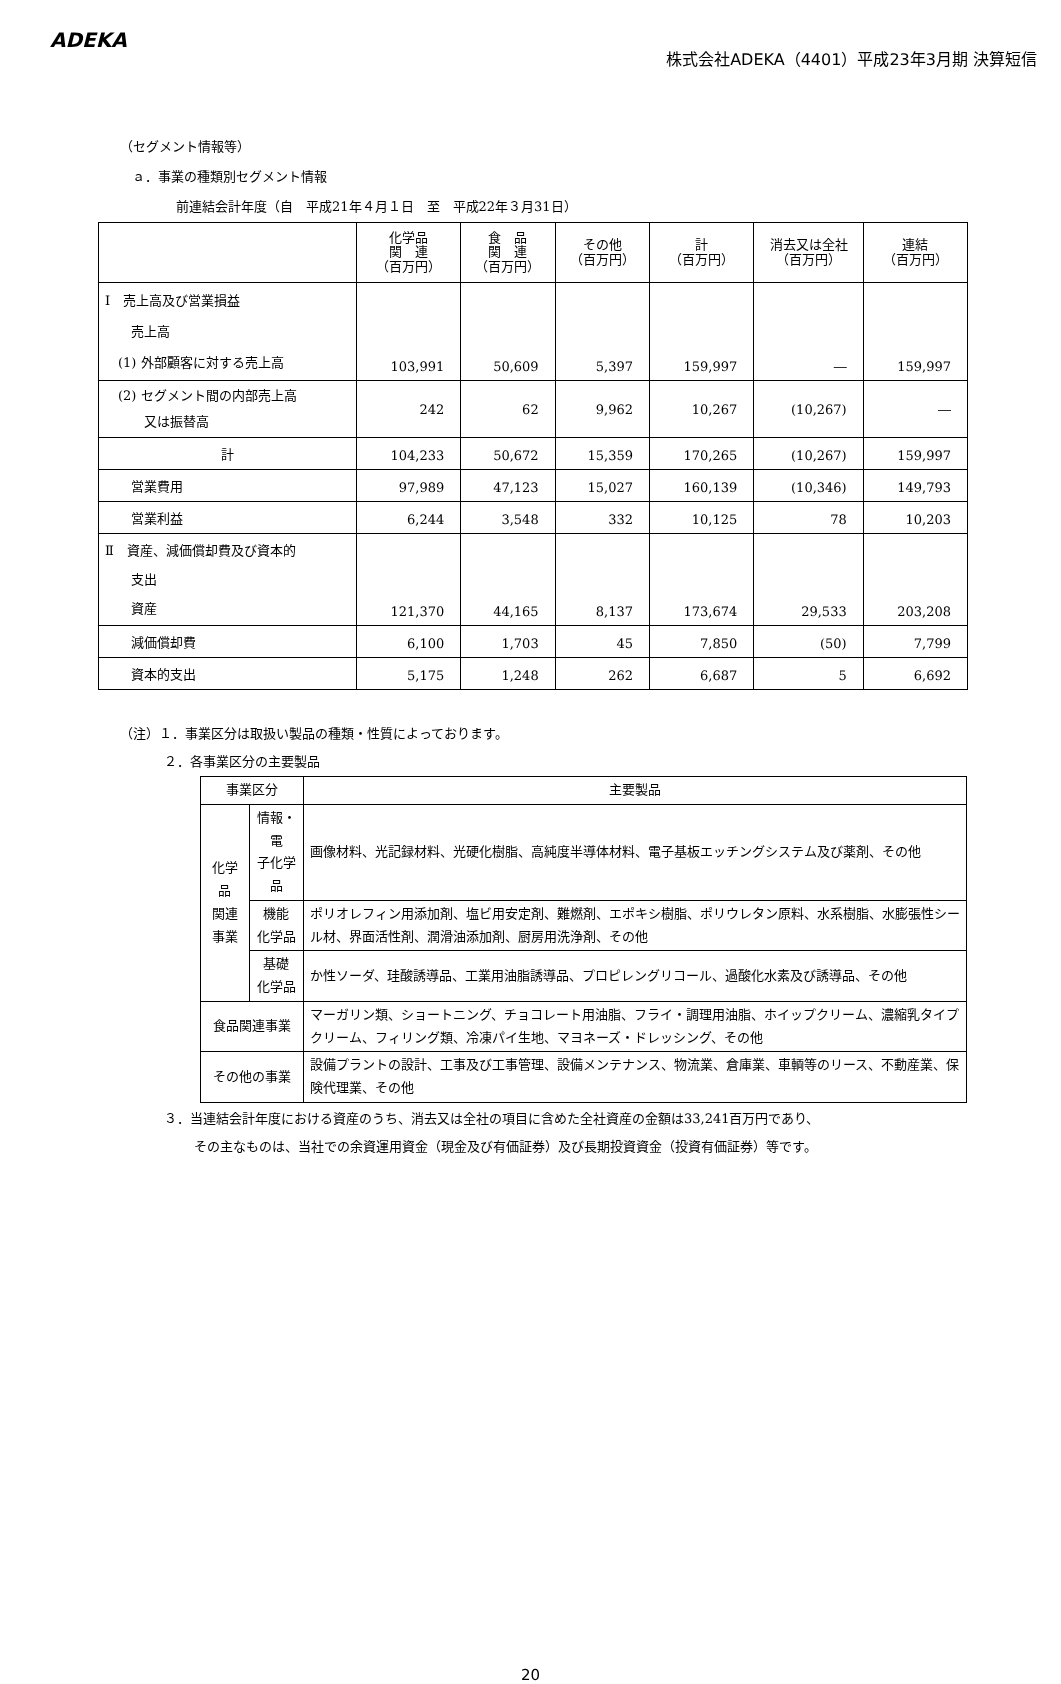ADEKA
株式会社ADEKA（4401）平成23年3月期 決算短信
（セグメント情報等）
ａ．事業の種類別セグメント情報
前連結会計年度（自　平成21年４月１日　至　平成22年３月31日）
| | 化学品 関 連 （百万円） | 食 品 関 連 （百万円） | その他 （百万円） | 計 （百万円） | 消去又は全社 （百万円） | 連結 （百万円） |
| --- | --- | --- | --- | --- | --- | --- |
| Ⅰ 売上高及び営業損益 売上高 (1) 外部顧客に対する売上高 | 103,991 | 50,609 | 5,397 | 159,997 | ― | 159,997 |
| (2) セグメント間の内部売上高 又は振替高 | 242 | 62 | 9,962 | 10,267 | (10,267) | ― |
| 計 | 104,233 | 50,672 | 15,359 | 170,265 | (10,267) | 159,997 |
| 営業費用 | 97,989 | 47,123 | 15,027 | 160,139 | (10,346) | 149,793 |
| 営業利益 | 6,244 | 3,548 | 332 | 10,125 | 78 | 10,203 |
| Ⅱ 資産、減価償却費及び資本的 支出 資産 | 121,370 | 44,165 | 8,137 | 173,674 | 29,533 | 203,208 |
| 減価償却費 | 6,100 | 1,703 | 45 | 7,850 | (50) | 7,799 |
| 資本的支出 | 5,175 | 1,248 | 262 | 6,687 | 5 | 6,692 |
（注）１．事業区分は取扱い製品の種類・性質によっております。
２．各事業区分の主要製品
| 事業区分 | | 主要製品 |
| 化学品 関連事業 | 情報・電 子化学品 | 画像材料、光記録材料、光硬化樹脂、高純度半導体材料、電子基板エッチングシステム及び薬剤、その他 |
| | 機能 化学品 | ポリオレフィン用添加剤、塩ビ用安定剤、難燃剤、エポキシ樹脂、ポリウレタン原料、水系樹脂、水膨張性シール材、界面活性剤、潤滑油添加剤、厨房用洗浄剤、その他 |
| | 基礎 化学品 | か性ソーダ、珪酸誘導品、工業用油脂誘導品、プロピレングリコール、過酸化水素及び誘導品、その他 |
| 食品関連事業 | | マーガリン類、ショートニング、チョコレート用油脂、フライ・調理用油脂、ホイップクリーム、濃縮乳タイプクリーム、フィリング類、冷凍パイ生地、マヨネーズ・ドレッシング、その他 |
| その他の事業 | | 設備プラントの設計、工事及び工事管理、設備メンテナンス、物流業、倉庫業、車輌等のリース、不動産業、保険代理業、その他 |
３．当連結会計年度における資産のうち、消去又は全社の項目に含めた全社資産の金額は33,241百万円であり、
その主なものは、当社での余資運用資金（現金及び有価証券）及び長期投資資金（投資有価証券）等です。
20